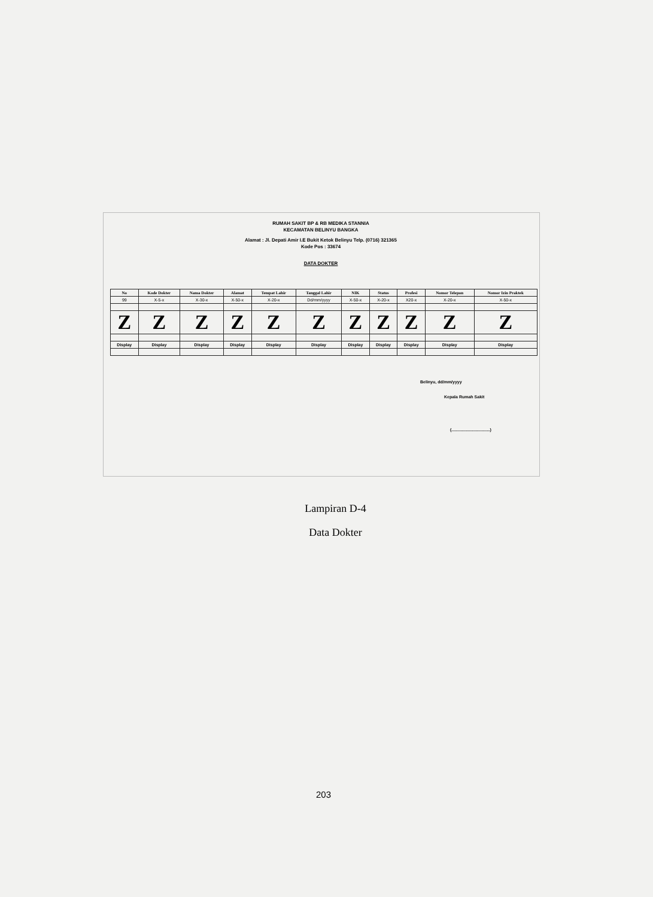RUMAH SAKIT BP & RB MEDIKA STANNIA
KECAMATAN BELINYU BANGKA
Alamat : Jl. Depati Amir I.E Bukit Ketok Belinyu Telp. (0716) 321365
Kode Pos : 33674
DATA DOKTER
| No | Kode Dokter | Nama Dokter | Alamat | Tempat Lahir | Tanggal Lahir | NIK | Status | Profesi | Nomor Telepon | Nomor Izin Praktek |
| --- | --- | --- | --- | --- | --- | --- | --- | --- | --- | --- |
| 99 | X-5-x | X-30-x | X-50-x | X-20-x | Dd/mm/yyyy | X-50-x | X-20-x | X20-x | X-20-x | X-50-x |
| Z | Z | Z | Z | Z | Z | Z | Z | Z | Z | Z |
| Display | Display | Display | Display | Display | Display | Display | Display | Display | Display | Display |
Belinyu, dd/mm/yyyy
Kepala Rumah Sakit
(.................................)
Lampiran D-4
Data Dokter
203